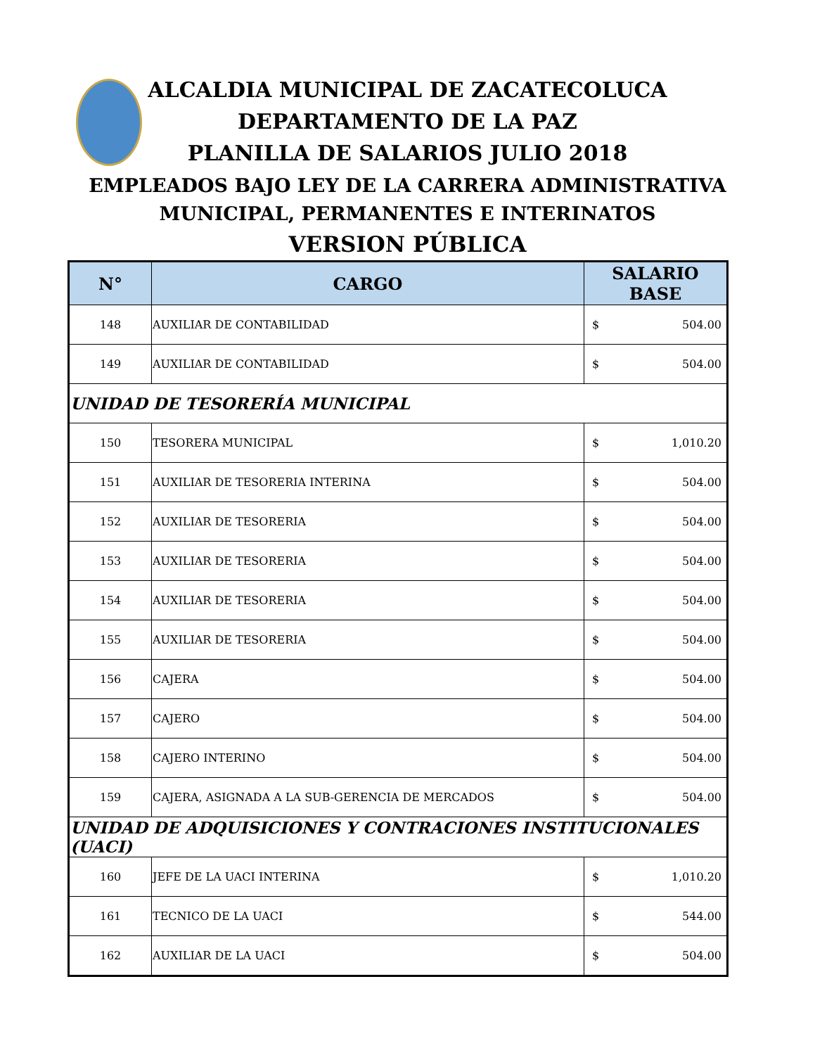ALCALDIA MUNICIPAL DE ZACATECOLUCA
DEPARTAMENTO DE LA PAZ
PLANILLA DE SALARIOS JULIO 2018
EMPLEADOS BAJO LEY DE LA CARRERA ADMINISTRATIVA
MUNICIPAL, PERMANENTES E INTERINATOS
VERSION PÚBLICA
| N° | CARGO | SALARIO BASE |
| --- | --- | --- |
| 148 | AUXILIAR DE CONTABILIDAD | $ 504.00 |
| 149 | AUXILIAR DE CONTABILIDAD | $ 504.00 |
| UNIDAD DE TESORERÍA MUNICIPAL | | |
| 150 | TESORERA MUNICIPAL | $ 1,010.20 |
| 151 | AUXILIAR DE TESORERIA INTERINA | $ 504.00 |
| 152 | AUXILIAR DE TESORERIA | $ 504.00 |
| 153 | AUXILIAR DE TESORERIA | $ 504.00 |
| 154 | AUXILIAR DE TESORERIA | $ 504.00 |
| 155 | AUXILIAR DE TESORERIA | $ 504.00 |
| 156 | CAJERA | $ 504.00 |
| 157 | CAJERO | $ 504.00 |
| 158 | CAJERO INTERINO | $ 504.00 |
| 159 | CAJERA, ASIGNADA A LA SUB-GERENCIA DE MERCADOS | $ 504.00 |
| UNIDAD DE ADQUISICIONES Y CONTRACIONES INSTITUCIONALES (UACI) | | |
| 160 | JEFE DE LA UACI INTERINA | $ 1,010.20 |
| 161 | TECNICO DE LA UACI | $ 544.00 |
| 162 | AUXILIAR DE LA UACI | $ 504.00 |